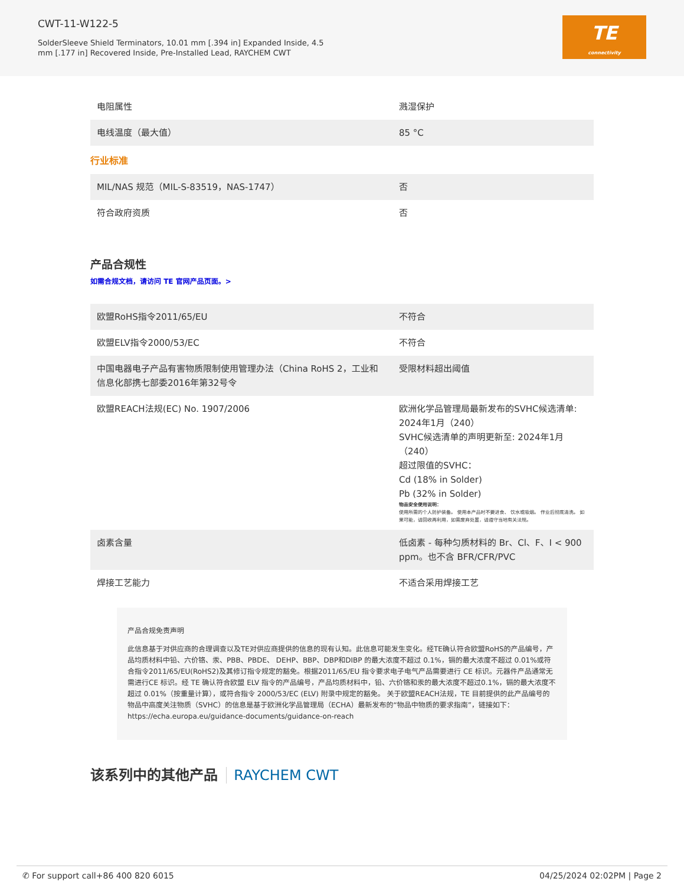CWT-11-W122-5
SolderSleeve Shield Terminators, 10.01 mm [.394 in] Expanded Inside, 4.5 mm [.177 in] Recovered Inside, Pre-Installed Lead, RAYCHEM CWT
TE
connectivity
| 电阻属性 | 溅湿保护 |
| 电线温度（最大值） | 85 °C |
行业标准
| MIL/NAS 规范（MIL-S-83519，NAS-1747） | 否 |
| 符合政府资质 | 否 |
产品合规性
如需合规文档，请访问 TE 官网产品页面。>
| 欧盟RoHS指令2011/65/EU | 不符合 |
| 欧盟ELV指令2000/53/EC | 不符合 |
| 中国电器电子产品有害物质限制使用管理办法（China RoHS 2，工业和信息化部携七部委2016年第32号令 | 受限材料超出阈值 |
| 欧盟REACH法规(EC) No. 1907/2006 | 欧洲化学品管理局最新发布的SVHC候选清单: 2024年1月（240） SVHC候选清单的声明更新至: 2024年1月（240） 超过限值的SVHC： Cd (18% in Solder) Pb (32% in Solder) 物品安全使用说明： 使用所需的个人防护装备。 使用本产品时不要进食、 饮水或吸烟。 作业后彻底清洗。 如果可能，请回收再利用，如需废弃处置，请遵守当地有关法规。 |
| 卤素含量 | 低卤素 - 每种匀质材料的 Br、Cl、F、I < 900 ppm。也不含 BFR/CFR/PVC |
| 焊接工艺能力 | 不适合采用焊接工艺 |
产品合规免责声明
此信息基于对供应商的合理调查以及TE对供应商提供的信息的现有认知。此信息可能发生变化。经TE确认符合欧盟RoHS的产品编号，产品均质材料中铅、六价铬、汞、PBB、PBDE、 DEHP、BBP、DBP和DIBP 的最大浓度不超过 0.1%，镉的最大浓度不超过 0.01%或符合指令2011/65/EU(RoHS2)及其修订指令规定的豁免。根据2011/65/EU 指令要求电子电气产品需要进行 CE 标识。元器件产品通常无需进行CE 标识。经 TE 确认符合欧盟 ELV 指令的产品编号，产品均质材料中，铅、六价铬和汞的最大浓度不超过0.1%，镉的最大浓度不超过 0.01%（按重量计算），或符合指令 2000/53/EC (ELV) 附录中规定的豁免。 关于欧盟REACH法规，TE 目前提供的此产品编号的物品中高度关注物质（SVHC）的信息是基于欧洲化学品管理局（ECHA）最新发布的“物品中物质的要求指南”，链接如下：https://echa.europa.eu/guidance-documents/guidance-on-reach
该系列中的其他产品 RAYCHEM CWT
✆ For support call+86 400 820 6015 04/25/2024 02:02PM | Page 2